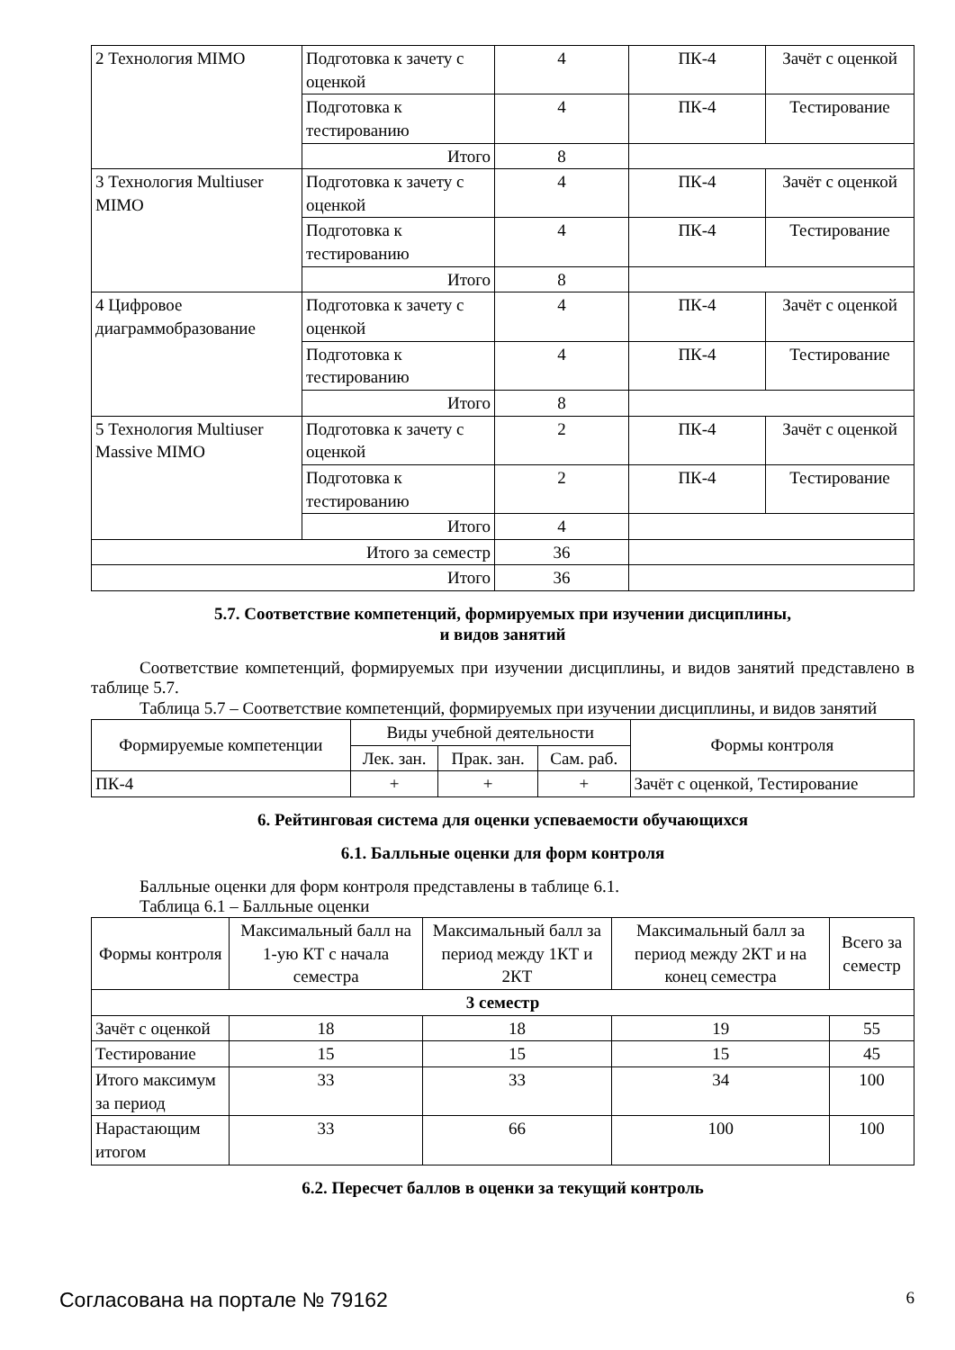| 2 Технология MIMO | Подготовка к зачету с оценкой | 4 | ПК-4 | Зачёт с оценкой |
| | Подготовка к тестированию | 4 | ПК-4 | Тестирование |
| | Итого | 8 | | |
| 3 Технология Multiuser MIMO | Подготовка к зачету с оценкой | 4 | ПК-4 | Зачёт с оценкой |
| | Подготовка к тестированию | 4 | ПК-4 | Тестирование |
| | Итого | 8 | | |
| 4 Цифровое диаграммобразование | Подготовка к зачету с оценкой | 4 | ПК-4 | Зачёт с оценкой |
| | Подготовка к тестированию | 4 | ПК-4 | Тестирование |
| | Итого | 8 | | |
| 5 Технология Multiuser Massive MIMO | Подготовка к зачету с оценкой | 2 | ПК-4 | Зачёт с оценкой |
| | Подготовка к тестированию | 2 | ПК-4 | Тестирование |
| | Итого | 4 | | |
| Итого за семестр | | 36 | | |
| Итого | | 36 | | |
5.7. Соответствие компетенций, формируемых при изучении дисциплины,
и видов занятий
Соответствие компетенций, формируемых при изучении дисциплины, и видов занятий представлено в таблице 5.7.
Таблица 5.7 – Соответствие компетенций, формируемых при изучении дисциплины, и видов занятий
| Формируемые компетенции | Виды учебной деятельности | | | Формы контроля |
| --- | --- | --- | --- | --- |
| | Лек. зан. | Прак. зан. | Сам. раб. | |
| ПК-4 | + | + | + | Зачёт с оценкой, Тестирование |
6. Рейтинговая система для оценки успеваемости обучающихся
6.1. Балльные оценки для форм контроля
Балльные оценки для форм контроля представлены в таблице 6.1.
Таблица 6.1 – Балльные оценки
| Формы контроля | Максимальный балл на 1-ую КТ с начала семестра | Максимальный балл за период между 1КТ и 2КТ | Максимальный балл за период между 2КТ и на конец семестра | Всего за семестр |
| --- | --- | --- | --- | --- |
| 3 семестр | | | | |
| Зачёт с оценкой | 18 | 18 | 19 | 55 |
| Тестирование | 15 | 15 | 15 | 45 |
| Итого максимум за период | 33 | 33 | 34 | 100 |
| Нарастающим итогом | 33 | 66 | 100 | 100 |
6.2. Пересчет баллов в оценки за текущий контроль
Согласована на портале № 79162 6